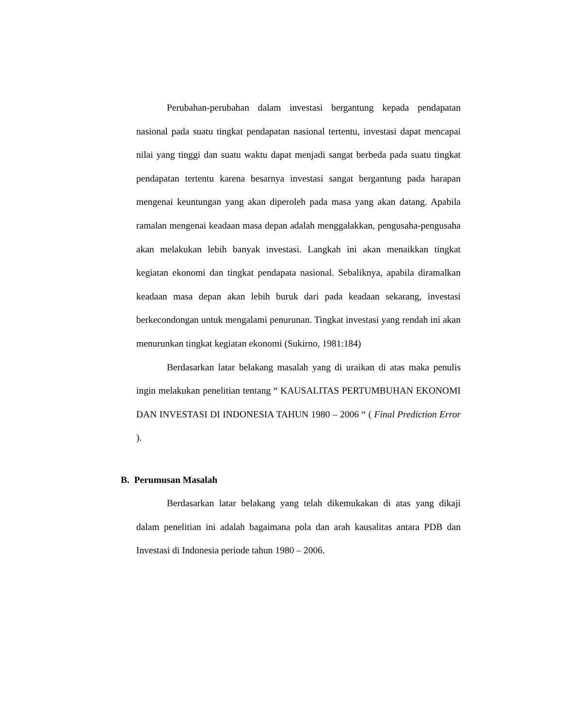Perubahan-perubahan dalam investasi bergantung kepada pendapatan nasional pada suatu tingkat pendapatan nasional tertentu, investasi dapat mencapai nilai yang tinggi dan suatu waktu dapat menjadi sangat berbeda pada suatu tingkat pendapatan tertentu karena besarnya investasi sangat bergantung pada harapan mengenai keuntungan yang akan diperoleh pada masa yang akan datang. Apabila ramalan mengenai keadaan masa depan adalah menggalakkan, pengusaha-pengusaha akan melakukan lebih banyak investasi. Langkah ini akan menaikkan tingkat kegiatan ekonomi dan tingkat pendapata nasional. Sebaliknya, apabila diramalkan keadaan masa depan akan lebih buruk dari pada keadaan sekarang, investasi berkecondongan untuk mengalami penurunan. Tingkat investasi yang rendah ini akan menurunkan tingkat kegiatan ekonomi (Sukirno, 1981:184)
Berdasarkan latar belakang masalah yang di uraikan di atas maka penulis ingin melakukan penelitian tentang “ KAUSALITAS PERTUMBUHAN EKONOMI DAN INVESTASI DI INDONESIA TAHUN 1980 – 2006 “ ( Final Prediction Error ).
B. Perumusan Masalah
Berdasarkan latar belakang yang telah dikemukakan di atas yang dikaji dalam penelitian ini adalah bagaimana pola dan arah kausalitas antara PDB dan Investasi di Indonesia periode tahun 1980 – 2006.